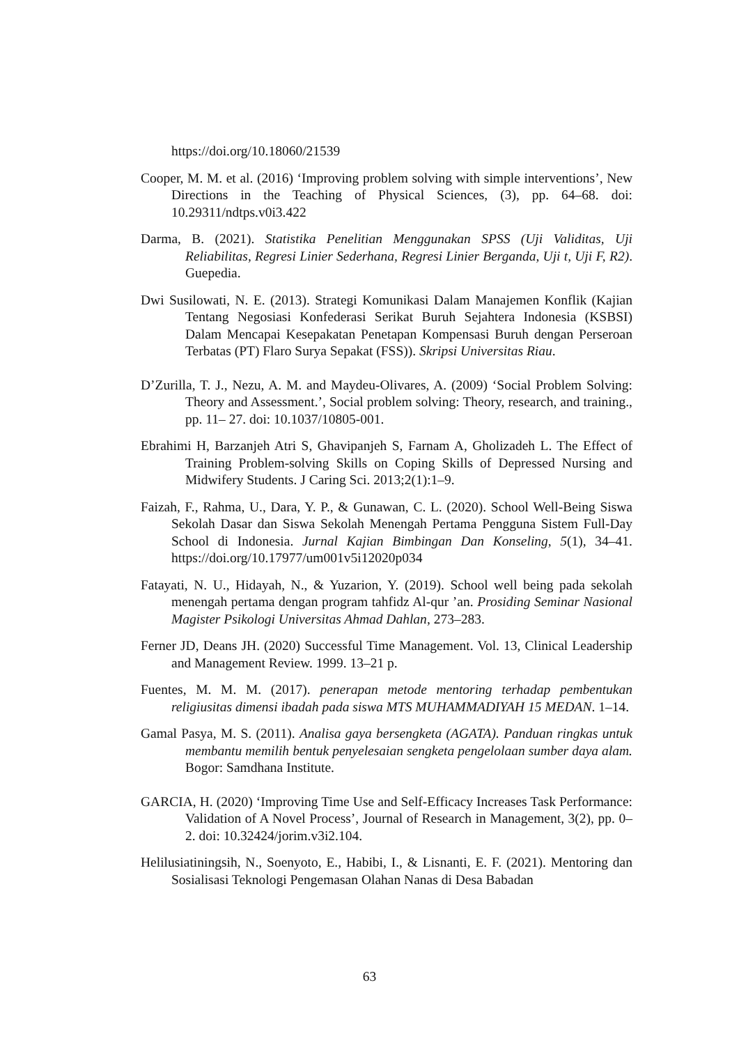https://doi.org/10.18060/21539
Cooper, M. M. et al. (2016) ‘Improving problem solving with simple interventions’, New Directions in the Teaching of Physical Sciences, (3), pp. 64–68. doi: 10.29311/ndtps.v0i3.422
Darma, B. (2021). Statistika Penelitian Menggunakan SPSS (Uji Validitas, Uji Reliabilitas, Regresi Linier Sederhana, Regresi Linier Berganda, Uji t, Uji F, R2). Guepedia.
Dwi Susilowati, N. E. (2013). Strategi Komunikasi Dalam Manajemen Konflik (Kajian Tentang Negosiasi Konfederasi Serikat Buruh Sejahtera Indonesia (KSBSI) Dalam Mencapai Kesepakatan Penetapan Kompensasi Buruh dengan Perseroan Terbatas (PT) Flaro Surya Sepakat (FSS)). Skripsi Universitas Riau.
D’Zurilla, T. J., Nezu, A. M. and Maydeu-Olivares, A. (2009) ‘Social Problem Solving: Theory and Assessment.’, Social problem solving: Theory, research, and training., pp. 11– 27. doi: 10.1037/10805-001.
Ebrahimi H, Barzanjeh Atri S, Ghavipanjeh S, Farnam A, Gholizadeh L. The Effect of Training Problem-solving Skills on Coping Skills of Depressed Nursing and Midwifery Students. J Caring Sci. 2013;2(1):1–9.
Faizah, F., Rahma, U., Dara, Y. P., & Gunawan, C. L. (2020). School Well-Being Siswa Sekolah Dasar dan Siswa Sekolah Menengah Pertama Pengguna Sistem Full-Day School di Indonesia. Jurnal Kajian Bimbingan Dan Konseling, 5(1), 34–41. https://doi.org/10.17977/um001v5i12020p034
Fatayati, N. U., Hidayah, N., & Yuzarion, Y. (2019). School well being pada sekolah menengah pertama dengan program tahfidz Al-qur ’an. Prosiding Seminar Nasional Magister Psikologi Universitas Ahmad Dahlan, 273–283.
Ferner JD, Deans JH. (2020) Successful Time Management. Vol. 13, Clinical Leadership and Management Review. 1999. 13–21 p.
Fuentes, M. M. M. (2017). penerapan metode mentoring terhadap pembentukan religiusitas dimensi ibadah pada siswa MTS MUHAMMADIYAH 15 MEDAN. 1–14.
Gamal Pasya, M. S. (2011). Analisa gaya bersengketa (AGATA). Panduan ringkas untuk membantu memilih bentuk penyelesaian sengketa pengelolaan sumber daya alam. Bogor: Samdhana Institute.
GARCIA, H. (2020) ‘Improving Time Use and Self-Efficacy Increases Task Performance: Validation of A Novel Process’, Journal of Research in Management, 3(2), pp. 0–2. doi: 10.32424/jorim.v3i2.104.
Helilusiatiningsih, N., Soenyoto, E., Habibi, I., & Lisnanti, E. F. (2021). Mentoring dan Sosialisasi Teknologi Pengemasan Olahan Nanas di Desa Babadan
63